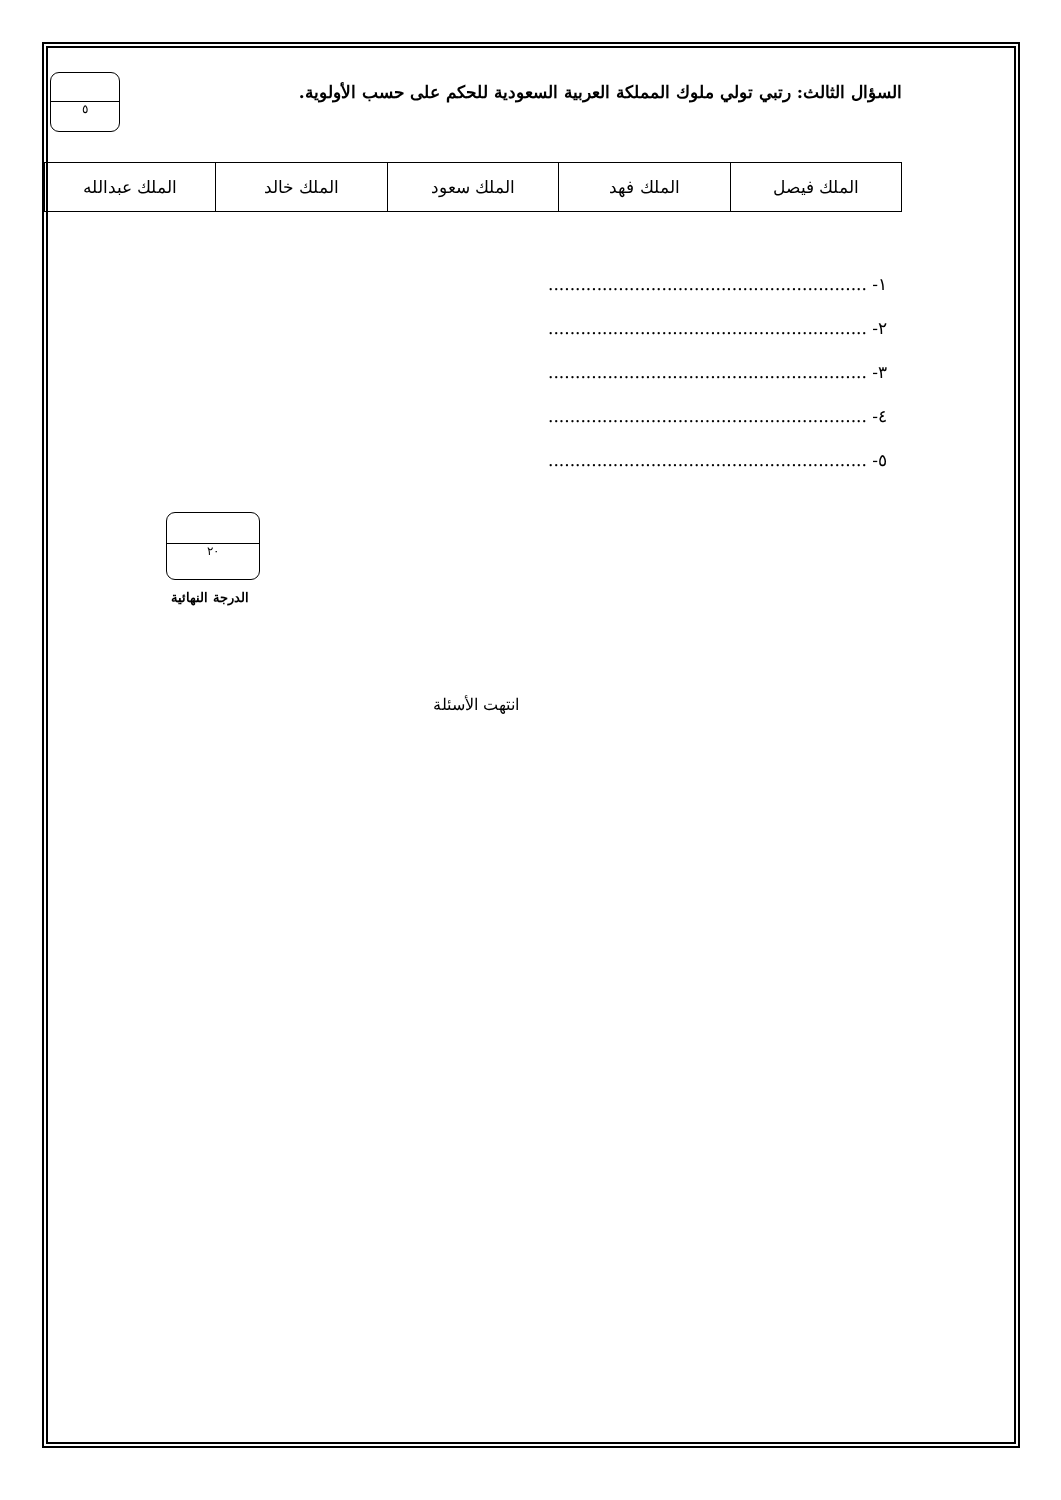السؤال الثالث: رتبي تولي ملوك المملكة العربية السعودية للحكم على حسب الأولوية.
٥
| الملك فيصل | الملك فهد | الملك سعود | الملك خالد | الملك عبدالله |
١- ...........................................................
٢- ...........................................................
٣- ...........................................................
٤- ...........................................................
٥- ...........................................................
٢٠
الدرجة النهائية
انتهت الأسئلة